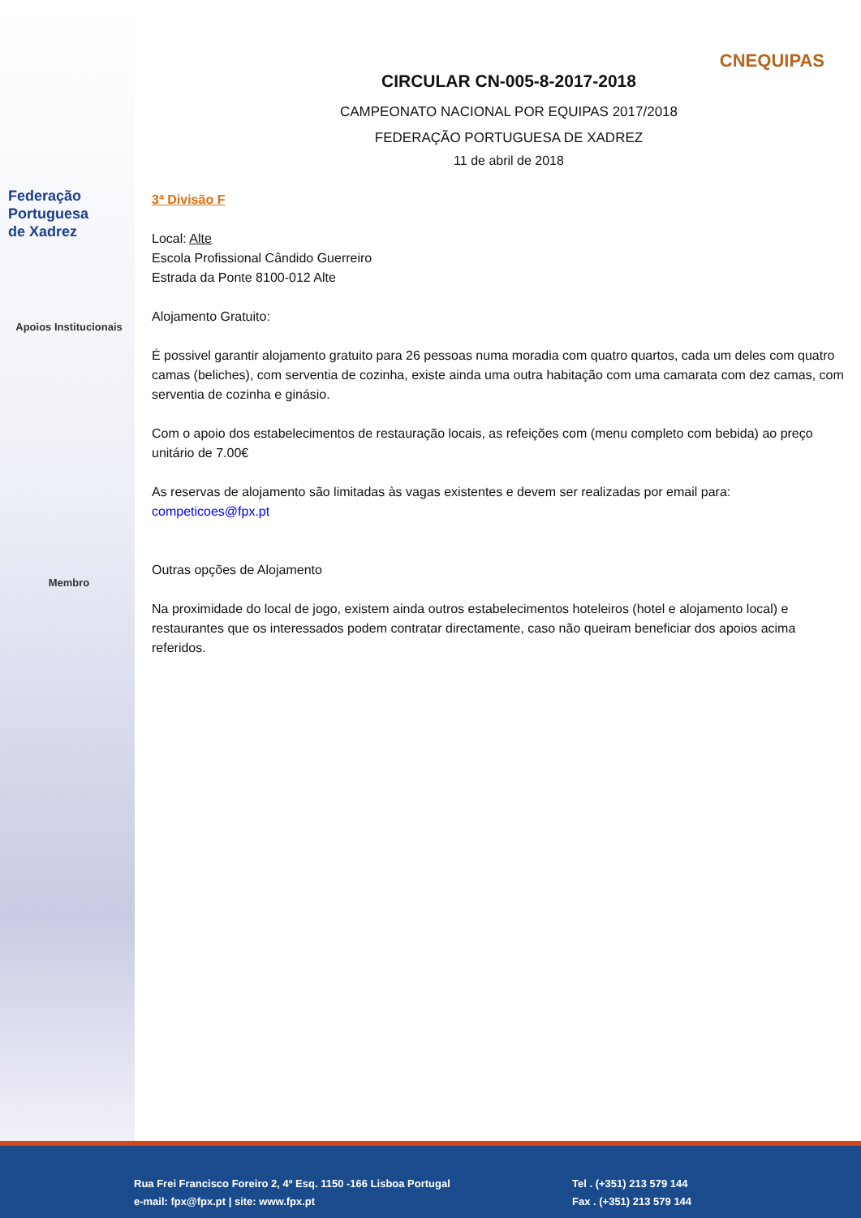Federação
Portuguesa
de Xadrez
Apoios Institucionais
Membro
CNEQUIPAS
CIRCULAR CN-005-8-2017-2018
CAMPEONATO NACIONAL POR EQUIPAS 2017/2018
FEDERAÇÃO PORTUGUESA DE XADREZ
11 de abril de 2018
3ª Divisão F
Local: Alte
Escola Profissional Cândido Guerreiro
Estrada da Ponte 8100-012 Alte
Alojamento Gratuito:
É possivel garantir alojamento gratuito para 26 pessoas numa moradia com quatro quartos, cada um deles com quatro camas (beliches), com serventia de cozinha, existe ainda uma outra habitação com uma camarata com dez camas, com serventia de cozinha e ginásio.
Com o apoio dos estabelecimentos de restauração locais, as refeições com (menu completo com bebida) ao preço unitário de 7.00€
As reservas de alojamento são limitadas às vagas existentes e devem ser realizadas por email para: competicoes@fpx.pt
Outras opções de Alojamento
Na proximidade do local de jogo, existem ainda outros estabelecimentos hoteleiros (hotel e alojamento local) e restaurantes que os interessados podem contratar directamente, caso não queiram beneficiar dos apoios acima referidos.
Rua Frei Francisco Foreiro 2, 4º Esq. 1150 -166 Lisboa Portugal
e-mail: fpx@fpx.pt | site: www.fpx.pt
Tel . (+351) 213 579 144
Fax . (+351) 213 579 144